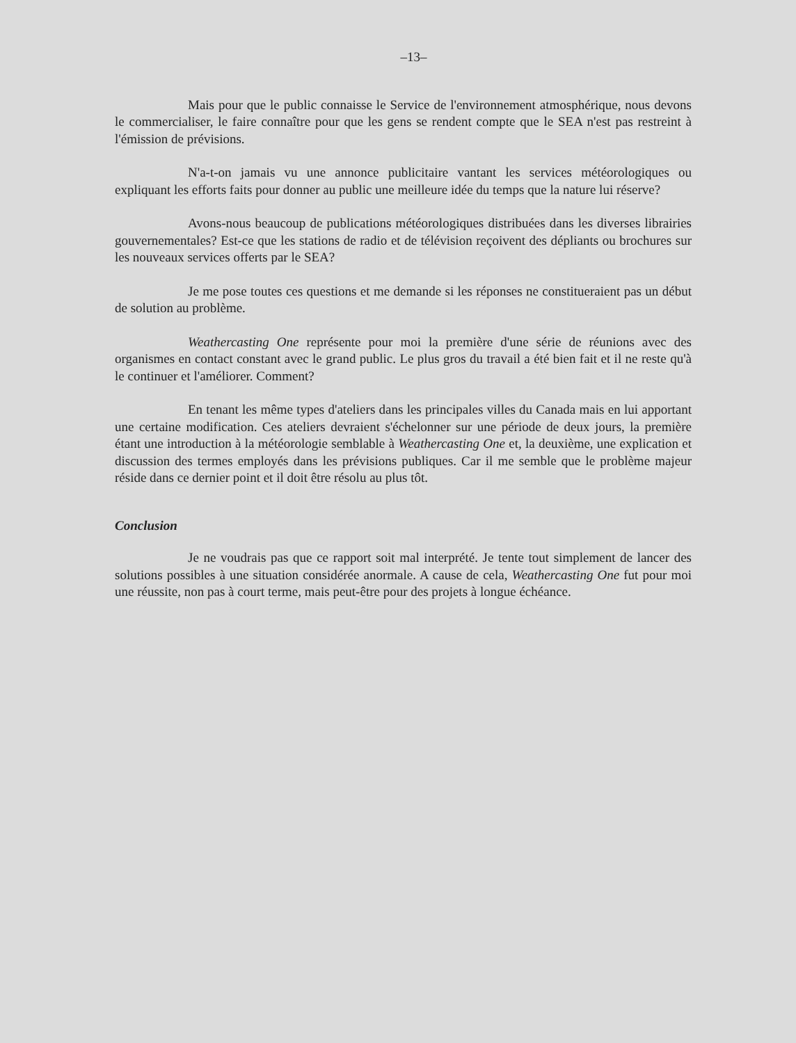–13–
Mais pour que le public connaisse le Service de l'environnement atmosphérique, nous devons le commercialiser, le faire connaître pour que les gens se rendent compte que le SEA n'est pas restreint à l'émission de prévisions.
N'a-t-on jamais vu une annonce publicitaire vantant les services météorologiques ou expliquant les efforts faits pour donner au public une meilleure idée du temps que la nature lui réserve?
Avons-nous beaucoup de publications météorologiques distribuées dans les diverses librairies gouvernementales? Est-ce que les stations de radio et de télévision reçoivent des dépliants ou brochures sur les nouveaux services offerts par le SEA?
Je me pose toutes ces questions et me demande si les réponses ne constitueraient pas un début de solution au problème.
Weathercasting One représente pour moi la première d'une série de réunions avec des organismes en contact constant avec le grand public. Le plus gros du travail a été bien fait et il ne reste qu'à le continuer et l'améliorer. Comment?
En tenant les même types d'ateliers dans les principales villes du Canada mais en lui apportant une certaine modification. Ces ateliers devraient s'échelonner sur une période de deux jours, la première étant une introduction à la météorologie semblable à Weathercasting One et, la deuxième, une explication et discussion des termes employés dans les prévisions publiques. Car il me semble que le problème majeur réside dans ce dernier point et il doit être résolu au plus tôt.
Conclusion
Je ne voudrais pas que ce rapport soit mal interprété. Je tente tout simplement de lancer des solutions possibles à une situation considérée anormale. A cause de cela, Weathercasting One fut pour moi une réussite, non pas à court terme, mais peut-être pour des projets à longue échéance.